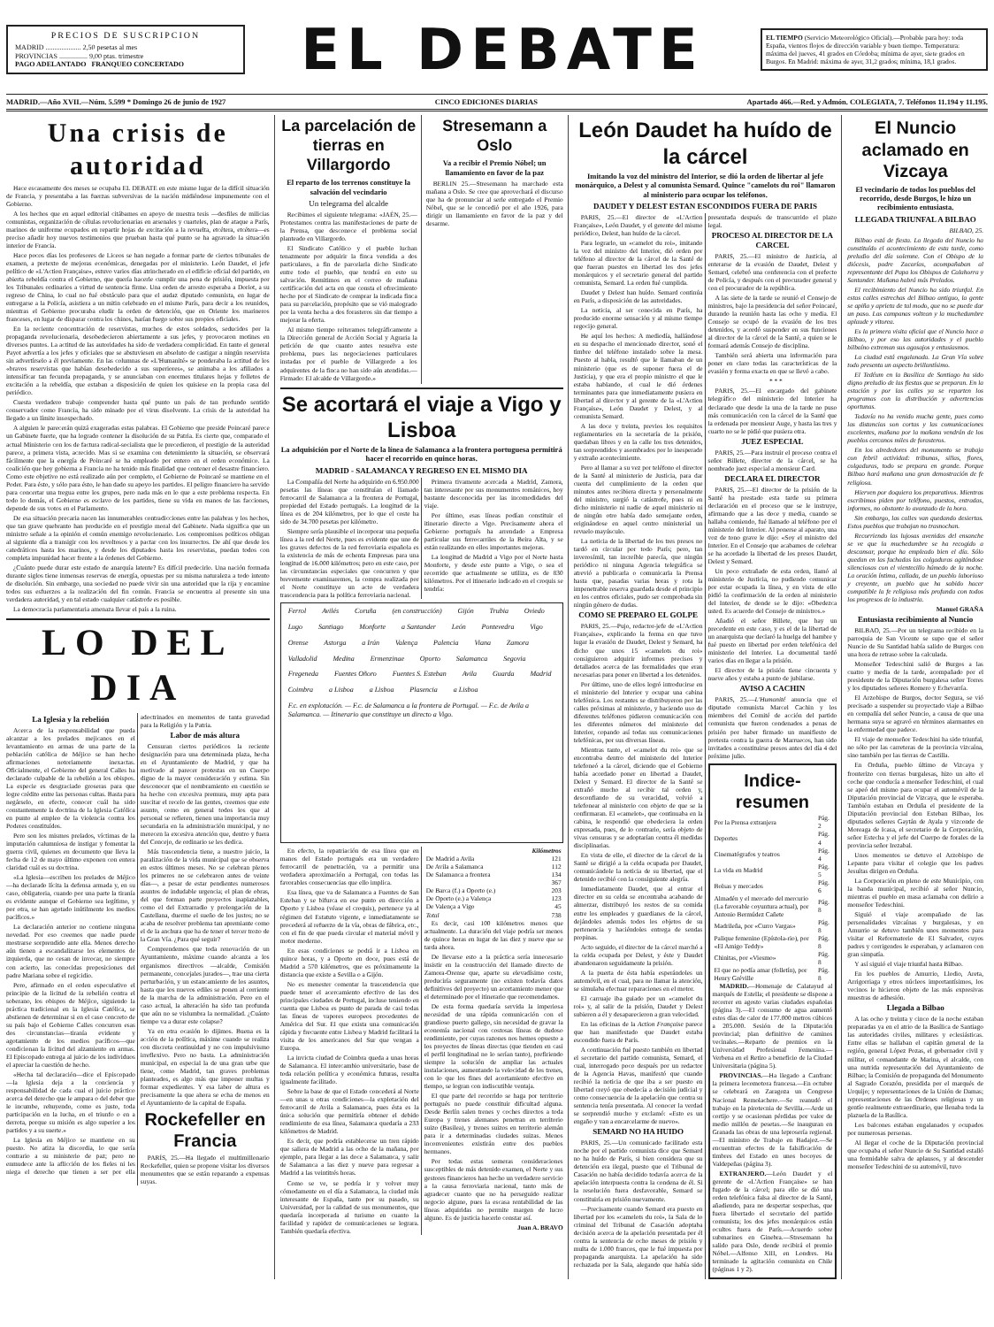PRECIOS DE SUSCRIPCION
MADRID .................... 2,50 pesetas al mes
PROVINCIAS ................ 9,00 ptas. trimestre
PAGO ADELANTADO FRANQUEO CONCERTADO
EL DEBATE
EL TIEMPO (Servicio Meteorológico Oficial).—Probable para hoy: toda España, vientos flojos de dirección variable y buen tiempo. Temperatura: máxima del jueves, 41 grados en Córdoba; mínima de ayer, siete grados en Burgos. En Madrid: máxima de ayer, 31,2 grados; mínima, 18,1 grados.
MADRID.—Año XVII.—Núm. 5.599 * Domingo 26 de junio de 1927 CINCO EDICIONES DIARIAS Apartado 466.—Red. y Admón. COLEGIATA, 7. Teléfonos 11.194 y 11.195.
Una crisis de autoridad
Hace escasamente dos meses se ocupaba EL DEBATE en este mismo lugar de la difícil situación de Francia, y presentaba a las fuerzas subversivas de la nación midiéndose impunemente con el Gobierno.
A los hechos que en aquel editorial citábamos en apoyo de nuestra tesis —desfiles de milicias comunistas, organización de células revolucionarias en arsenales y cuarteles, plan de ataque a París, marinos de uniforme ocupados en repartir hojas de excitación a la revuelta, etcétera, etcétera—es preciso añadir hoy nuevos testimonios que prueban hasta qué punto se ha agravado la situación interior de Francia.
Hace pocos días los profesores de Liceos se han negado a formar parte de ciertos tribunales de examen, a pretexto de mejoras económicas, denegadas por el ministerio. León Daudet, el jefe político de «L'Action Française», estuvo varios días atrincherado en el edificio oficial del partido, en abierta rebeldía contra el Gobierno, que quería hacerle cumplir una pena de prisión, impuesta por los Tribunales ordinarios a virtud de sentencia firme. Una orden de arresto esperaba a Doriot, a su regreso de China, lo cual no fué obstáculo para que el audaz diputado comunista, en lugar de entregarse a la Policía, asistiera a un mitin celebrado en el mismo París, para decir a los reunidos, mientras el Gobierno procuraba eludir la orden de detención, que en Oriente los marineros franceses, en lugar de disparar contra los chinos, harían fuego sobre sus propios oficiales.
En la reciente concentración de reservistas, muchos de estos soldados, seducidos por la propaganda revolucionaria, desobedecieron abiertamente a sus jefes, y provocaron motines en diversos puntos. La actitud de las autoridades ha sido de verdadera complicidad. En tanto el general Payot advertía a los jefes y oficiales que se abstuviesen en absoluto de castigar a ningún reservista sin advertírselo a él previamente. En las columnas de «L'Humanité» se ponderaba la actitud de los «bravos reservistas que habían desobedecido a sus superiores», se animaba a los afiliados a intensificar tan fecunda propaganda, y se anunciaban con enormes titulares hojas y folletos de excitación a la rebeldía, que estaban a disposición de quien los quisiese en la propia casa del periódico.
Cuesta verdadero trabajo comprender hasta qué punto un país de tan profundo sentido conservador como Francia, ha sido minado por el virus disolvente. La crisis de la autoridad ha llegado a un límite insospechado.
A alguien le parecerán quizá exageradas estas palabras. El Gobierno que preside Poincaré parece un Gabinete fuerte, que ha logrado contener la disolución de su Patria. Es cierto que, comparado el actual Ministerio con los de factura radical-socialista que le precedieron, el prestigio de la autoridad parece, a primera vista, acrecido. Mas si se examina con detenimiento la situación, se observará fácilmente que la energía de Poincaré se ha empleado por entero en el orden económico. La coalición que hoy gobierna a Francia no ha tenido más finalidad que contener el desastre financiero. Como este objetivo no está realizado aún por completo, el Gobierno de Poincaré se mantiene en el Poder. Para ésto, y sólo para ésto, le han dado su apoyo los partidos. El peligro financiero ha servido para concertar una tregua entre los grupos, pero nada más en lo que a este problema respecta. En todo lo demás, el Gobierno es esclavo de los partidos, tiene su vida en manos de las facciones, depende de sus votos en el Parlamento.
De esa situación precaria nacen las innumerables contradicciones entre las palabras y los hechos, que tan grave quebranto han producido en el prestigio moral del Gabinete. Nada significa que un ministro señale a la opinión el común enemigo revolucionario. Los compromisos políticos obligan al siguiente día a transigir con los revoltosos y a pactar con los insurrectos. De ahí que desde los catedráticos hasta los marinos, y desde los diputados hasta los reservistas, puedan todos con completa impunidad hacer frente a la órdenes del Gobierno.
¿Cuánto puede durar este estado de anarquía latente? Es difícil predecirlo. Una nación formada durante siglos tiene inmensas reservas de energía, opuestas por su misma naturaleza a todo intento de disolución. Sin embargo, una sociedad no puede vivir sin una autoridad que la rija y encamine todos sus esfuerzos a la realización del fin común. Francia se encuentra al presente sin una verdadera autoridad, y en tal estado cualquier catástrofe es posible.
La democracia parlamentaria amenaza llevar el país a la ruina.
LO DEL DIA
La Iglesia y la rebelión
Acerca de la responsabilidad que pueda alcanzar a los prelados mejicanos en el levantamiento en armas de una parte de la población católica de Méjico se han hecho afirmaciones notoriamente inexactas. Oficialmente, el Gobierno del general Calles ha declarado culpable de la rebelión a los obispos. La especie es desgraciado groseras para que logre crédito entre las personas cultas. Basta para negárselo, en efecto, conocer cuál ha sido constantemente la doctrina de la Iglesia Católica en punto al empleo de la violencia contra los Poderes constituídos.
Pero son los mismos prelados, víctimas de la imputación calumniosa de instigar y fomentar la guerra civil, quienes en documento que lleva la fecha de 12 de mayo último exponen con entera claridad cuál es su doctrina.
«La Iglesia—escriben los prelados de Méjico—ha declarado lícita la defensa armada y, en su caso, obligatoria, cuando por una parte la tiranía es evidente aunque el Gobierno sea legítimo, y por otra, se han agotado inútilmente los medios pacíficos.»
La declaración anterior no contiene ninguna novedad. Por eso creemos que nadie puede mostrarse sorprendido ante ella. Menos derecho aún tienen a escandalizarse los elementos de izquierda, que no cesan de invocar, no siempre con acierto, las conocidas proposiciones del padre Mariana sobre el regicidio.
Pero, afirmado en el orden especulativo el principio de la licitud de la rebelión contra el soberano, los obispos de Méjico, siguiendo la práctica tradicional en la Iglesia Católica, se abstienen de determinar si en el caso concreto de su país bajo el Gobierno Calles concurren esas dos circunstancias—tiranía evidente y agotamiento de los medios pacíficos—que condicionan la licitud del alzamiento en armas. El Episcopado entrega al juicio de los individuos el apreciar la cuestión de hecho.
«Hecha tal declaración—dice el Episcopado—la Iglesia deja a la conciencia y responsabilidad de cada cual el juicio práctico acerca del derecho que le ampara o del deber que le incumbe, rehuyendo, como es justo, toda participación en la lucha, en el triunfo o en a derrota, porque su misión es algo superior a los partidos y a su suerte.»
La Iglesia en Méjico se mantiene en su puesto. No atiza la discordia, lo que sería contrario a su ministerio de paz; pero no enmudece ante la aflicción de los fieles ni les niega el derecho que tienen a ser por ella adoctrinados en momentos de tanta gravedad para la Religión y la Patria.
Labor de más altura
Censuran ciertos periódicos la reciente designación para una determinada plaza, hecha en el Ayuntamiento de Madrid, y que ha motivado al parecer protestas en un Cuerpo digno de la mayor consideración y estima. Sin desconocer que el nombramiento en cuestión se ha hecho con excesiva premura, muy apta para suscitar el recelo de las gentes, creemos que este asunto, como en general todos los que al personal se refieren, tienen una importancia muy secundaria en la administración municipal, y no merecen la excesiva atención que, dentro y fuera del Concejo, de ordinario se les dedica.
Más trascendencia tiene, a nuestro juicio, la paralización de la vida municipal que se observa en estos últimos meses. No se celebran plenos los primeros no se celebraron antes de veinte días—, a pesar de estar pendientes numerosos asuntos de indudable urgencia; el plan de obras, del que forman parte proyectos inaplazables, como el del Extrarradio y prolongación de la Castellana, duerme el sueño de los justos; no se acaba de resolver problema tan apremiante como el de la anchura que ha de tener el tercer trozo de la Gran Vía. ¿Para qué seguir?
Comprendemos que toda renovación de un Ayuntamiento, máxime cuando alcanza a los organismos directivos —alcalde, Comisión permanente, concejales jurados—, trae una cierta perturbación, y un estancamiento de los asuntos, hasta que los nuevos ediles se ponen al corriente de la marcha de la administración. Pero en el caso actual, la alteración ha sido tan profunda que aún no se vislumbra la normalidad. ¿Cuánto tiempo va a durar este colapso?
Ya en otra ocasión lo dijimos. Buena es la acción de la política, máxime cuando se realiza con discreta continuidad y no con impulsivismo irreflexivo. Pero no basta. La administración municipal, en especial la de una gran urbe que tiene, como Madrid, tan graves problemas planteados, es algo más que imponer multas y formar expedientes. Y esa labor de altura es precisamente la que ahora se echa de menos en el Ayuntamiento de la capital de España.
Rockefeller en Francia
PARÍS, 25.—Ha llegado el multimillonario Rockefeller, quien se propone visitar los diversos monumentos que se están reparando a expensas suyas.
La parcelación de tierras en Villargordo
El reparto de los terrenos constituye la salvación del vecindario
Un telegrama del alcalde
Recibimos el siguiente telegrama: «JAÉN, 25.—Protestamos contra las manifestaciones de parte de la Prensa, que desconoce el problema social planteado en Villargordo.
El Sindicato Católico y el pueblo luchan tenazmente por adquirir la finca vendida a dos particulares, a fin de parcelarla dicho Sindicato entre todo el pueblo, que tendrá en esto su salvación. Remitimos en el correo de mañana certificación del acta en que consta el ofrecimiento hecho por el Sindicato de comprar la indicada finca para su parcelación, propósito que se vió malogrado por la venta hecha a dos forasteros sin dar tiempo a mejorar la oferta.
Al mismo tiempo reiteramos telegráficamente a la Dirección general de Acción Social y Agraria la petición de que cuanto antes resuelva este problema, pues las negociaciones particulares instadas por el pueblo de Villargordo a los adquirentes de la finca no han sido aún atendidas.—Firmado: El alcalde de Villargordo.»
Stresemann a Oslo
Va a recibir el Premio Nóbel; un llamamiento en favor de la paz
BERLIN 25.—Stresemann ha marchado esta mañana a Oslo. Se cree que aprovechará el discurso que ha de pronunciar al serle entregado el Premio Nóbel, que se le concedió por el año 1926, para dirigir un llamamiento en favor de la paz y del desarme.
Se acortará el viaje a Vigo y Lisboa
La adquisición por el Norte de la línea de Salamanca a la frontera portuguesa permitirá hacer el recorrido en quince horas.
MADRID - SALAMANCA Y REGRESO EN EL MISMO DIA
La Compañía del Norte ha adquirido en 6.950.000 pesetas las líneas que constituían el llamado ferrocarril de Salamanca a la frontera de Portugal, propiedad del Estado portugués. La longitud de la línea es de 204 kilómetros, por lo que el coste ha sido de 34.700 pesetas por kilómetro.
Siempre sería plausible el incorporar una pequeña línea a la red del Norte, pues es evidente que uno de los graves defectos de la red ferroviaria española es la existencia de más de ochenta Empresas para una longitud de 16.000 kilómetros; pero en este caso, por las circunstancias especiales que concurren y que brevemente examinaremos, la compra realizada por el Norte constituye un acto de verdadera trascendencia para la política ferroviaria nacional.
Primera tivamente acercada a Madrid, Zamora, tan interesante por sus monumentos románicos, hoy bastante desconocida por las incomodidades del viaje.
Por último, esas líneas podían constituir el itinerario directo a Vigo. Precisamente ahora el Gobierno portugués ha arrendado a Empresa particular sus ferrocarriles de la Beira Alta, y se están realizando en ellos importantes mejoras.
La longitud de Madrid a Vigo por el Norte hasta Monforte, y desde este punto a Vigo, o sea el recorrido que actualmente se utiliza, es de 830 kilómetros. Por el itinerario indicado en el croquis se tendría:
Ferrol Avilés Coruña (en construcción) Gijón Trubia Oviedo Lugo Santiago Monforte a Santander León Pontevedra Vigo Orense Astorga a Irún Valença Palencia Viana Zamora Valladolid Medina Ermenzinae Oporto Salamanca Segovia Fregeneda Fuentes Oñoro Fuentes S. Esteban Avila Guarda Madrid Coimbra a Lisboa a Lisboa Plasencia a Lisboa
F.c. en explotación. — F.c. de Salamanca a la frontera de Portugal. — F.c. de Avila a Salamanca. — Itinerario que constituye un directo a Vigo.
En efecto, la repatriación de esa línea que en manos del Estado portugués era un verdadero ferrocarril de penetración, va a permitir una verdadera aproximación a Portugal, con todas las favorables consecuencias que ello implica.
Esa línea, que va de Salamanca a Fuentes de San Esteban y se bifurca en ese punto en dirección a Oporto y Lisboa (véase el croquis), pertenece ya al régimen del Estatuto vigente, e inmediatamente se procederá al refuerzo de la vía, obras de fábrica, etc., con el fin de que pueda circular el material móvil y motor moderno.
En esas condiciones se podrá ir a Lisboa en quince horas, y a Oporto en doce, pues está de Madrid a 570 kilómetros, que es próximamente la distancia que existe a Sevilla o a Gijón.
No es menester comentar la trascendencia que puede tener el acercamiento efectivo de las dos principales ciudades de Portugal, incluso teniendo en cuenta que Lisboa es punto de parada de casi todas las líneas de vapores europeos procedentes de América del Sur. El que exista una comunicación rápida y frecuente entre Lisboa y Madrid facilitará la visita de los americanos del Sur que vengan a Europa.
La invicta ciudad de Coimbra queda a unas horas de Salamanca. El intercambio universitario, base de toda relación política y económica futuras, resulta igualmente facilitado.
Sobre la base de que el Estado concederá al Norte—en unas u otras condiciones—la explotación del ferrocarril de Avila a Salamanca, pues ésta es la única solución que permitiría obtener el debido rendimiento de esa línea, Salamanca quedaría a 233 kilómetros de Madrid.
Es decir, que podría establecerse un tren rápido que saliera de Madrid a las ocho de la mañana, por ejemplo, para llegar a las doce a Salamanca, y salir de Salamanca a las diez y nueve para regresar a Madrid a las veintitrés horas.
Como se ve, se podría ir y volver muy cómodamente en el día a Salamanca, la ciudad más interesante de España, tanto por su pasado, su Universidad, por la calidad de sus monumentos, que quedaría incorporada al turismo en cuanto la facilidad y rapidez de comunicaciones se lograra. También quedaría efectiva.
| | Kilómetros |
| --- | --- |
| De Madrid a Avila | 121 |
| De Avila a Salamanca | 112 |
| De Salamanca a frontera | 134 |
| | 367 |
| De Barca (f.) a Oporto (e.) | 203 |
| De Oporto (e.) a Valença | 123 |
| De Valença a Vigo | 45 |
| Total | 738 |
Es decir, casi 100 kilómetros menos que actualmente. La duración del viaje podría ser menos de quince horas en lugar de las diez y nueve que se tarda ahora.
De llevarse esto a la práctica sería innecesario insistir en la construcción del llamado directo de Zamora-Orense que, aparte su elevadísimo coste, produciría seguramente (no existen todavía datos definitivos del proyecto) un acortamiento menor que el determinado por el itinerario que recomendamos.
De esta forma quedaría servida la imperiosa necesidad de una rápida comunicación con el grandioso puerto gallego, sin necesidad de gravar la economía nacional con costosas líneas de dudoso rendimiento, por cuyas razones nos hemos opuesto a los proyectos de líneas directas (que tienden en casi el perfil longitudinal no lo serían tanto), prefiriendo siempre la solución de ampliar las actuales instalaciones, aumentando la velocidad de los trenes, con lo que los fines del acortamiento efectivo en tiempo, se logran con indiscutible ventaja.
El que parte del recorrido se haga por territorio portugués no puede constituir dificultad alguna. Desde Berlín salen trenes y coches directos a toda Europa y trenes alemanes penetran en territorio suizo (Basilea), y trenes suizos en territorio alemán para ir a determinadas ciudades suizas. Menos inconvenientes existirán entre dos pueblos hermanos.
Por todas estas someras consideraciones susceptibles de más detenido examen, el Norte y sus gestores financieros han hecho un verdadero servicio a la causa ferroviaria nacional, tanto más de agradecer cuanto que no ha perseguido realizar negocio alguno, pues la escasa rentabilidad de las líneas adquiridas no permite margen de lucro alguno. Es de justicia hacerlo constar así.
Juan A. BRAVO
León Daudet ha huído de la cárcel
Imitando la voz del ministro del Interior, se dió la orden de libertar al jefe monárquico, a Delest y al comunista Semard. Quince "camelots du roi" llamaron al ministerio para ocupar los teléfonos.
DAUDET Y DELEST ESTAN ESCONDIDOS FUERA DE PARIS
PARIS, 25.—El director de «L'Action Française», León Daudet, y el gerente del mismo periódico, Delest, han huído de la cárcel.
Para lograrlo, un «camelot du roi», imitando la voz del ministro del Interior, dió orden por teléfono al director de la cárcel de la Santé de que fueran puestos en libertad los dos jefes monárquicos y el secretario general del partido comunista, Semard. La orden fué cumplida.
Daudet y Delest han huído. Semard continúa en París, a disposición de las autoridades.
La noticia, al ser conocida en París, ha producido enorme sensación y al mismo tiempo regocijo general.
He aquí los hechos: A mediodía, hallándose en su despacho el mencionado director, sonó el timbre del teléfono instalado sobre la mesa. Puesto al habla, resultó que le llamaban de un ministerio (que es de suponer fuera el de Justicia), y que era el propio ministro el que le estaba hablando, el cual le dió órdenes terminantes para que inmediatamente pusiera en libertad al director y al gerente de la «L'Action Française», León Daudet y Delest, y al comunista Semard.
A las doce y treinta, previos los requisitos reglamentarios en la secretaría de la prisión, quedaban libres y en la calle los tres detenidos, tan sorprendidos y asombrados por lo inesperado y extraño acontecimiento.
Pero al llamar a su vez por teléfono el director de la Santé al ministerio de Justicia, para dar cuenta del cumplimiento de la orden que minutos antes recibiera directa y personalmente del ministro, surgió la catástrofe, pues ni en dicho ministerio ni nadie de aquel ministerio ni de ningún otro había dado semejante orden, originándose en aquel centro ministerial un revuelo mayúsculo.
La noticia de la libertad de los tres presos no tardó en circular por todo París; pero, tan inverosímil, tan increíble parecía, que ningún periódico ni ninguna Agencia telegráfica se atrevió a publicarla o comunicarla la Prensa hasta que, pasadas varias horas y rota la impenetrable reserva guardada desde el principio en los centros oficiales, pudo ser comprobada sin ningún género de dudas.
COMO SE PREPARO EL GOLPE
PARIS, 25.—Pujo, redactor-jefe de «L'Action Française», explicando la forma en que tuvo lugar la evasión de Daudet, Delest y Semard, ha dicho que unos 15 «camelots du roi» consiguieron adquirir informes precisos y detallados acerca de las formalidades que eran necesarias para poner en libertad a los detenidos.
Por último, uno de ellos logró introducirse en el ministerio del Interior y ocupar una cabina telefónica. Los restantes se distribuyeron por las calles próximas al ministerio, y haciendo uso de diferentes teléfonos pidieron comunicación con los diferentes números del ministerio del Interior, copando así todas sus comunicaciones telefónicas, por sus diversas líneas.
Mientras tanto, el «camelot du roi» que se encontraba dentro del ministerio del Interior telefoneó a la cárcel, diciendo que el Gobierno había acordado poner en libertad a Daudet, Delest y Semard. El director de la Santé se extrañó mucho al recibir tal orden y, desconfiando de su veracidad, volvió a telefonear al ministerio con objeto de que se la confirmaran. El «camelot», que continuaba en la cabina, le respondió que obedeciera la orden expresada, pues, de lo contrario, sería objeto de vivas censuras y se adoptarían contra él medidas disciplinarias.
En vista de ello, el director de la cárcel de la Santé se dirigió a la celda ocupada por Daudet, comunicándole la noticia de su libertad, que el detenido recibió con la consiguiente alegría.
Inmediatamente Daudet, que al entrar el director en su celda se encontraba acabando de almorzar, distribuyó los restos de su comida entre los empleados y guardianes de la cárcel, dejándoles además todos los objetos de su pertenencia y haciéndoles entrega de sendas propinas.
Acto seguido, el director de la cárcel marchó a la celda ocupada por Delest, y éste y Daudet abandonaron seguidamente la prisión.
A la puerta de ésta había esperándoles un automóvil, en el cual, para no llamar la atención, se simulaba efectuar reparaciones en el motor.
El carruaje iba guiado por un «camelot du roi» y, al salir de la prisión, Daudet y Delest subieron a él y desaparecieron a gran velocidad.
En las oficinas de la Action Française parece que han manifestado que Daudet estaba escondido fuera de París.
A continuación fué puesto también en libertad el secretario del partido comunista, Semard, el cual, interrogado poco después por un redactor de la Agencia Havas, manifestó que cuando recibió la noticia de que iba a ser puesto en libertad creyó que obedecía a decisión judicial y como consecuencia de la apelación que contra su sentencia tenía presentada. Al conocer la verdad se sorprendió mucho y exclamó: «Esto es un engaño y van a encarcelarme de nuevo».
SEMARD NO HA HUIDO
PARIS, 25.—Un comunicado facilitado esta noche por el partido comunista dice que Semard no ha huído de París, si bien considera que su detención era ilegal, puesto que el Tribunal de Casación no había decidido todavía acerca de la apelación interpuesta contra la condena de él. Si la resolución fuera desfavorable, Semard se constituiría en prisión nuevamente.
—Precisamente cuando Semard era puesto en libertad por los «camelots du roi», la Sala de lo criminal del Tribunal de Casación adoptaba decisión acerca de la apelación presentada por él contra la sentencia de ocho meses de prisión y multa de 1.000 francos, que le fué impuesta por propaganda anarquista. La apelación ha sido rechazada por la Sala, alegando que había sido presentada después de transcurrido el plazo legal.
PROCESO AL DIRECTOR DE LA CARCEL
PARIS, 25.—El ministro de Justicia, al enterarse de la evasión de Daudet, Delest y Semard, celebró una conferencia con el prefecto de Policía, y después con el procurador general y con el procurador de la república.
A las siete de la tarde se reunió el Consejo de ministros, bajo la presidencia del señor Poincaré, durando la reunión hasta las ocho y media. El Consejo se ocupó de la evasión de los tres detenidos, y acordó suspender en sus funciones al director de la cárcel de la Santé, a quien se le formará además Consejo de disciplina.
También será abierta una información para poner en claro todas las características de la evasión y forma exacta en que se llevó a cabo.
* * *
PARIS, 25.—El encargado del gabinete telegráfico del ministerio del Interior ha declarado que desde la una de la tarde no puso más comunicación con la cárcel de la Santé que la ordenada por monsieur Auge, y hasta las tres y cuarto no se le pidió que pusiera otra.
JUEZ ESPECIAL
PARIS, 25.—Para instruir el proceso contra el señor Billete, director de la cárcel, se ha nombrado juez especial a monsieur Card.
DECLARA EL DIRECTOR
PARIS, 25.—El director de la prisión de la Santé ha prestado esta tarde su primera declaración en el proceso que se le instruye, afirmando que a las doce y media, cuando se hallaba comiendo, fué llamado al teléfono por el ministerio del Interior. Al ponerse al aparato, una voz de tono grave le dijo: «Soy el ministro del Interior. En el Consejo que acabamos de celebrar se ha acordado la libertad de los presos Daudet, Delest y Semard.
Un poco extrañado de esta orden, llamó al ministerio de Justicia, no pudiendo comunicar por estar ocupada la línea, y en vista de ello pidió la confirmación de la orden al ministerio del Interior, de donde se le dijo: «Obedezca usted. Es acuerdo del Consejo de ministros.»
Añadió el señor Billete, que hay un precedente en este caso, y es el de la libertad de un anarquista que declaró la huelga del hambre y fué puesto en libertad por orden telefónica del ministerio del Interior. La documental tardó varios días en llegar a la prisión.
El director de la prisión tiene cincuenta y nueve años y estaba a punto de jubilarse.
AVISO A CACHIN
PARIS, 25.—L'Humanité anuncia que el diputado comunista Marcel Cachin y los miembros del Comité de acción del partido comunista que fueron condenados a penas de prisión por haber firmado un manifiesto de protesta contra la guerra de Marruecos, han sido invitados a constituirse presos antes del día 4 del próximo julio.
Indice-resumen
| Por la Prensa extranjera | Pág. 2 |
| Deportes | Pág. 4 |
| Cinematógrafos y teatros | Pág. 4 |
| La vida en Madrid | Pág. 5 |
| Bolsas y mercados | Pág. 6 |
| Almadén y el mercado del mercurio (La favorable coyuntura actual), por Antonio Bermúdez Cañete | Pág. 8 |
| Madrileña, por «Curro Vargas» | Pág. 8 |
| Palique femenino (Epístola-rio), por «El Amigo Teddy» | Pág. 8 |
| Chinitas, por «Viesmo» | Pág. 8 |
| El que no podía amar (folletín), por Henry Gréville | Pág. 8 |
MADRID.—Homenaje de Calatayud al marqués de Estella; el presidente se dispone a recorrer en agosto varias ciudades españolas (página 3).—El consumo de agua aumentó estos días de calor de 177.000 metros cúbicos a 205.000. Sesión de la Diputación provincial; plan definitivo de caminos vecinales.—Reparto de premios en la Universidad Profesional Femenina.—Verbena en el Retiro a beneficio de la Ciudad Universitaria (página 5).
PROVINCIAS.—Ha llegado a Canfranc la primera locomotora francesa.—En octubre se celebrará en Zaragoza un Congreso Nacional Remolachero.—Se reanudó el trabajo en la pirotecnia de Sevilla.—Arde un cortijo y se ocasionan pérdidas por valor de medio millón de pesetas.—Se inauguran en Granada las obras de una leprosería regional.—El ministro de Trabajo en Badajoz.—Se encuentran efectos de la falsificación de timbres del Estado en unos bocoyes de Valdepeñas (página 3).
EXTRANJERO.—León Daudet y el gerente de «L'Action Française» se han fugado de la cárcel; para ello se dió una orden telefónica falsa al director de la Santé, añadiendo, para no despertar sospechas, que fuera libertado el secretario del partido comunista; los dos jefes monárquicos están ocultos fuera de París.—Acuerdo sobre submarinos en Ginebra.—Stresemann ha salido para Oslo, donde recibirá el premio Nóbel.—Alfonso XIII, en Londres. Ha terminado la agitación comunista en Chile (páginas 1 y 2).
El Nuncio aclamado en Vizcaya
El vecindario de todos los pueblos del recorrido, desde Burgos, le hizo un recibimiento entusiasta.
LLEGADA TRIUNFAL A BILBAO
BILBAO, 25.
Bilbao está de fiesta. La llegada del Nuncio ha constituído el acontecimiento de esta tarde, como preludio del día solemne. Con el Obispo de la diócesis, padre Zacarías, acompañaban al representante del Papa los Obispos de Calahorra y Santander. Mañana habrá más Prelados.
El recibimiento del Nuncio ha sido triunfal. En estas calles estrechas del Bilbao antiguo, la gente se apiña y aprieta de tal modo, que no se puede dar un paso. Las campanas voltean y la muchedumbre aplaude y vitorea.
Es la primera visita oficial que el Nuncio hace a Bilbao, y por eso las autoridades y el pueblo bilbaíno extreman sus agasajos y entusiasmos.
La ciudad está engalanada. La Gran Vía sobre todo presenta un aspecto brillantísimo.
El Tedéum en la Basílica de Santiago ha sido digno preludio de las fiestas que se preparan. En la estación y por las calles ya se reparten los programas con la distribución y advertencias oportunas.
Todavía no ha venido mucha gente, pues como las distancias son cortas y las comunicaciones excelentes, mañana por la mañana vendrán de los pueblos cercanos miles de forasteros.
En los alrededores del monumento se trabaja con febril actividad: tribunas, sillas, flores, colgaduras, todo se prepara en grande. Porque Bilbao hará mañana una gran demostración de fe religiosa.
Hierven por doquiera los preparativos. Mientras escribimos piden por teléfono, puestos, entradas, informes, no obstante lo avanzado de la hora.
Sin embargo, las calles van quedando desiertas. Estos pueblos que trabajan no trasnochan.
Recorriendo las lujosas avenidas del ensanche se ve que la muchedumbre se ha recogido a descansar, porque ha empleado bien el día. Sólo quedan en las fachadas las colgaduras agitándose silenciosas con el vientecillo húmedo de la noche. La oración íntima, callada, de un pueblo laborioso y creyente, un pueblo que ha sabido hacer compatible la fe religiosa más profunda con todos los progresos de la industria.
Manuel GRAÑA
Entusiasta recibimiento al Nuncio
BILBAO, 25.—Por un telegrama recibido en la parroquia de San Vicente se supo que el señor Nuncio de Su Santidad había salido de Burgos con una hora de retraso sobre la calculada.
Monseñor Tedeschini salió de Burgos a las cuatro y media de la tarde, acompañado por el presidente de la Diputación burgalesa señor Torres y los diputados señores Romero y Echevarría.
El Arzobispo de Burgos, doctor Segura, se vió precisado a suspender su proyectado viaje a Bilbao en compañía del señor Nuncio, a causa de que una hermana suya se agravó en términos alarmantes en la enfermedad que padece.
El viaje de monseñor Tedeschini ha sido triunfal, no sólo por las carreteras de la provincia vizcaína, sino también por las tierras de Castilla.
En Orduña, pueblo último de Vizcaya y fronterizo con tierras burgalesas, hizo un alto el coche que conducía a monseñor Tedeschini, el cual se apeó del mismo para ocupar el automóvil de la Diputación provincial de Vizcaya, que le esperaba. También estaban en Orduña el presidente de la Diputación provincial don Esteban Bilbao, los diputados señores Gaytán de Ayala y vizconde de Moreaga de Icasa, el secretario de la Corporación, señor Estecha y el jefe del Cuerpo de forales de la provincia señor Irezabal.
Unos momentos se detuvo el Arzobispo de Lepanto para visitar el colegio que los padres Jesuítas dirigen en Orduña.
La Corporación en pleno de este Municipio, con la banda municipal, recibió al señor Nuncio, mientras el pueblo en masa aclamaba con delirio a monseñor Tedeschini.
Siguió el viaje acompañado de las personalidades vizcaínas y burgalesas, y en Amurrio se detuvo también unos momentos para visitar el Reformatorio de El Salvador, cuyos padres y corrigendos le esperaban, y aclamaron con gran simpatía.
Y así siguió el viaje triunfal hasta Bilbao.
En los pueblos de Amurrio, Llodio, Areta, Arrigorriaga y otros núcleos importantísimos, los vecinos le hicieron objeto de las más expresivas muestras de adhesión.
Llegada a Bilbao
A las ocho y treinta y cinco de la noche estaban preparadas ya en el atrio de la Basílica de Santiago las autoridades civiles, militares y eclesiásticas. Entre ellas se hallaban el capitán general de la región, general López Pozas, el gobernador civil y militar, el comandante de Marina, el alcalde, con una nutrida representación del Ayuntamiento de Bilbao; la Comisión de propaganda del Monumento al Sagrado Corazón, presidida por el marqués de Urquijo; y representaciones de la Unión de Damas; representaciones de las Ordenes religiosas y un gentío realmente extraordinario, que llenaba toda la plazuela de la Basílica.
Los balcones estaban engalanados y ocupados por numerosas personas.
Al llegar el coche de la Diputación provincial que ocupaba el señor Nuncio de Su Santidad estalló una formidable salva de aplausos, y al descender monseñor Tedeschini de su automóvil, tuvo